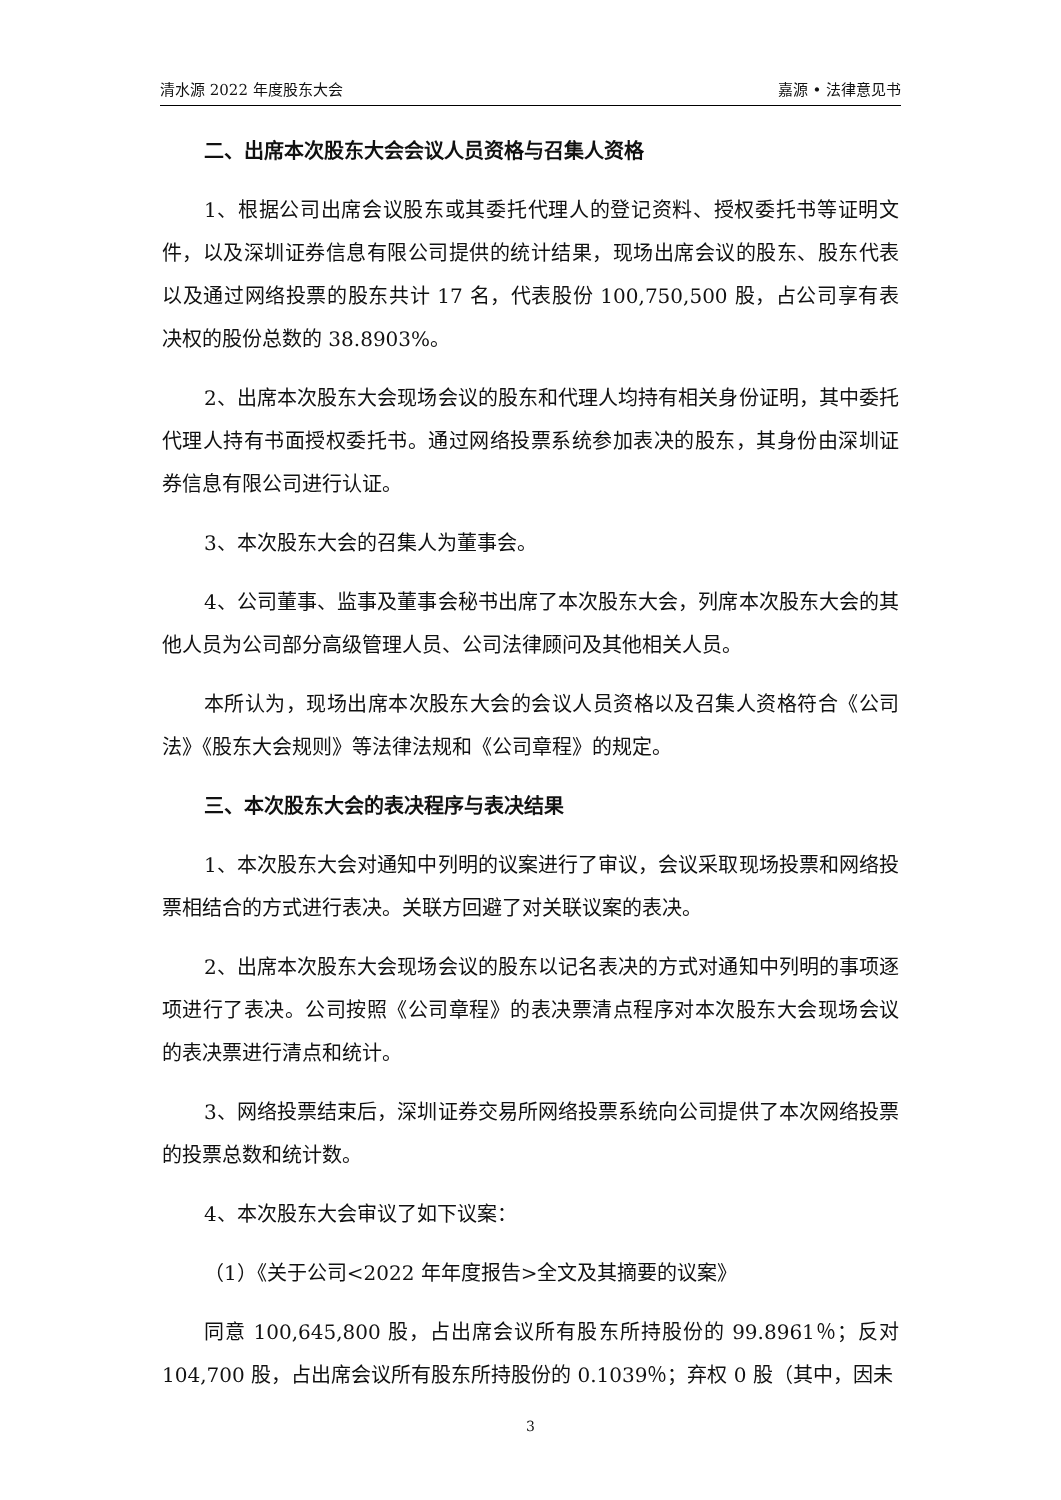清水源 2022 年度股东大会 嘉源 • 法律意见书
二、出席本次股东大会会议人员资格与召集人资格
1、根据公司出席会议股东或其委托代理人的登记资料、授权委托书等证明文件，以及深圳证券信息有限公司提供的统计结果，现场出席会议的股东、股东代表以及通过网络投票的股东共计 17 名，代表股份 100,750,500 股，占公司享有表决权的股份总数的 38.8903%。
2、出席本次股东大会现场会议的股东和代理人均持有相关身份证明，其中委托代理人持有书面授权委托书。通过网络投票系统参加表决的股东，其身份由深圳证券信息有限公司进行认证。
3、本次股东大会的召集人为董事会。
4、公司董事、监事及董事会秘书出席了本次股东大会，列席本次股东大会的其他人员为公司部分高级管理人员、公司法律顾问及其他相关人员。
本所认为，现场出席本次股东大会的会议人员资格以及召集人资格符合《公司法》《股东大会规则》等法律法规和《公司章程》的规定。
三、本次股东大会的表决程序与表决结果
1、本次股东大会对通知中列明的议案进行了审议，会议采取现场投票和网络投票相结合的方式进行表决。关联方回避了对关联议案的表决。
2、出席本次股东大会现场会议的股东以记名表决的方式对通知中列明的事项逐项进行了表决。公司按照《公司章程》的表决票清点程序对本次股东大会现场会议的表决票进行清点和统计。
3、网络投票结束后，深圳证券交易所网络投票系统向公司提供了本次网络投票的投票总数和统计数。
4、本次股东大会审议了如下议案：
（1）《关于公司<2022 年年度报告>全文及其摘要的议案》
同意 100,645,800 股，占出席会议所有股东所持股份的 99.8961％；反对 104,700 股，占出席会议所有股东所持股份的 0.1039％；弃权 0 股（其中，因未
3